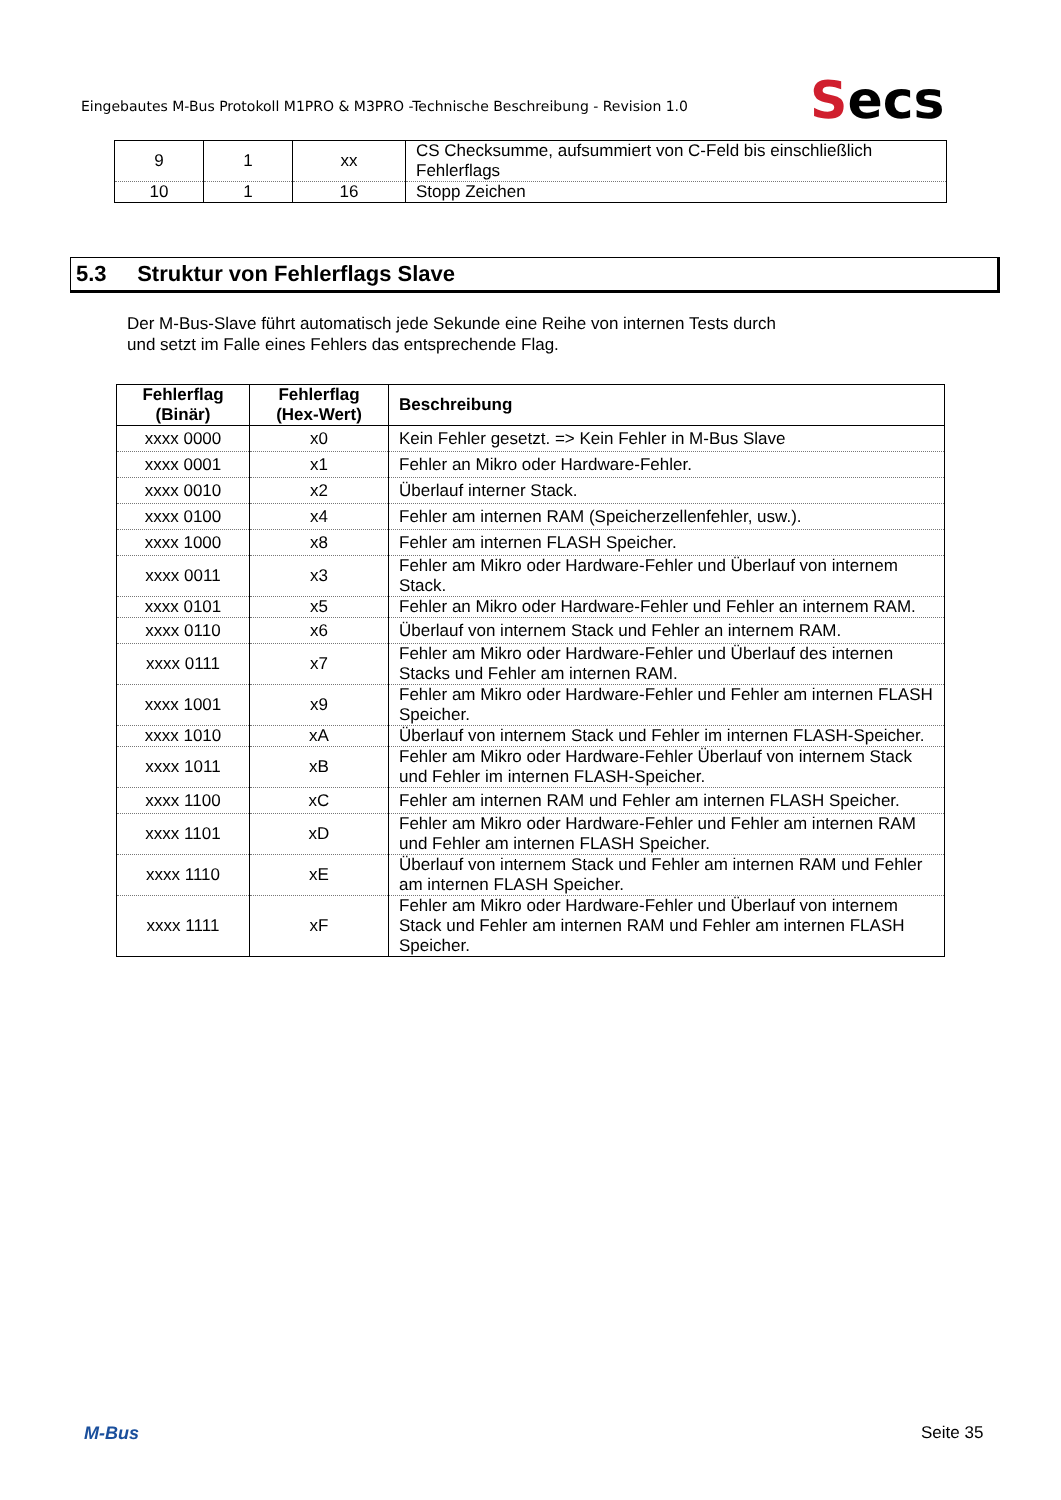Eingebautes M-Bus Protokoll M1PRO & M3PRO -Technische Beschreibung - Revision 1.0
Secs
| 9 | 1 | xx | CS Checksumme, aufsummiert von C-Feld bis einschließlich Fehlerflags |
| 10 | 1 | 16 | Stopp Zeichen |
5.3 Struktur von Fehlerflags Slave
Der M-Bus-Slave führt automatisch jede Sekunde eine Reihe von internen Tests durch
und setzt im Falle eines Fehlers das entsprechende Flag.
| Fehlerflag (Binär) | Fehlerflag (Hex-Wert) | Beschreibung |
| --- | --- | --- |
| xxxx 0000 | x0 | Kein Fehler gesetzt. => Kein Fehler in M-Bus Slave |
| xxxx 0001 | x1 | Fehler an Mikro oder Hardware-Fehler. |
| xxxx 0010 | x2 | Überlauf interner Stack. |
| xxxx 0100 | x4 | Fehler am internen RAM (Speicherzellenfehler, usw.). |
| xxxx 1000 | x8 | Fehler am internen FLASH Speicher. |
| xxxx 0011 | x3 | Fehler am Mikro oder Hardware-Fehler und Überlauf von internem Stack. |
| xxxx 0101 | x5 | Fehler an Mikro oder Hardware-Fehler und Fehler an internem RAM. |
| xxxx 0110 | x6 | Überlauf von internem Stack und Fehler an internem RAM. |
| xxxx 0111 | x7 | Fehler am Mikro oder Hardware-Fehler und Überlauf des internen Stacks und Fehler am internen RAM. |
| xxxx 1001 | x9 | Fehler am Mikro oder Hardware-Fehler und Fehler am internen FLASH Speicher. |
| xxxx 1010 | xA | Überlauf von internem Stack und Fehler im internen FLASH-Speicher. |
| xxxx 1011 | xB | Fehler am Mikro oder Hardware-Fehler Überlauf von internem Stack und Fehler im internen FLASH-Speicher. |
| xxxx 1100 | xC | Fehler am internen RAM und Fehler am internen FLASH Speicher. |
| xxxx 1101 | xD | Fehler am Mikro oder Hardware-Fehler und Fehler am internen RAM und Fehler am internen FLASH Speicher. |
| xxxx 1110 | xE | Überlauf von internem Stack und Fehler am internen RAM und Fehler am internen FLASH Speicher. |
| xxxx 1111 | xF | Fehler am Mikro oder Hardware-Fehler und Überlauf von internem Stack und Fehler am internen RAM und Fehler am internen FLASH Speicher. |
M-Bus Seite 35